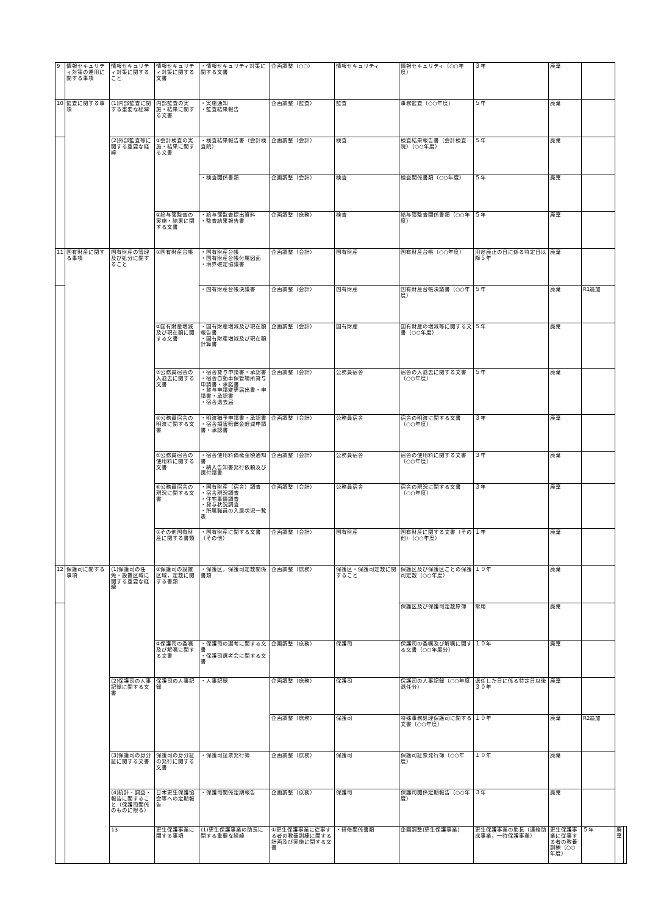| 9 | 情報セキュリティ対策の運用に関する事項 | 情報セキュリティ対策に関すること | 情報セキュリティ対策に関する文書 | ・情報セキュリティ対策に関する文書 | 企画調整（○○） | 情報セキュリティ | 情報セキュリティ（○○年度） | ３年 | 廃棄 | | | |
| 10 | 監査に関する事項 | (1)内部監査に関する重要な経緯 | 内部監査の実施・結果に関する文書 | ・実施通知 ・監査結果報告 | 企画調整（監査） | 監査 | 事務監査（○○年度） | ５年 | 廃棄 | | | |
| | | (2)外部監査等に関する重要な経緯 | ①会計検査の実施・結果に関する文書 | ・検査結果報告書（会計検査院） | 企画調整（会計） | 検査 | 検査結果報告書（会計検査院）（○○年度） | ５年 | 廃棄 | | | |
| | | | | ・検査関係書類 | 企画調整（会計） | 検査 | 検査関係書類（○○年度） | ５年 | 廃棄 | | | |
| | | | ②給与簿監査の実施・結果に関する文書 | ・給与簿監査提出資料 ・監査結果報告書 | 企画調整（庶務） | 検査 | 給与簿監査関係書類（○○年度） | ５年 | 廃棄 | | | |
| 11 | 国有財産に関する事項 | 国有財産の管理及び処分に関すること | ①国有財産台帳 | ・国有財産台帳 ・国有財産台帳付属図面 ・境界確定協議書 | 企画調整（会計） | 国有財産 | 国有財産台帳（○○年度） | 用途廃止の日に係る特定日以降５年 | 廃棄 | | | |
| | | | | ・国有財産台帳決議書 | 企画調整（会計） | 国有財産 | 国有財産台帳決議書（○○年度） | ５年 | 廃棄 | R1追加 | | |
| | | | ②国有財産増減及び現在額に関する文書 | ・国有財産増減及び現在額報告書 ・国有財産増減及び現在額計算書 | 企画調整（会計） | 国有財産 | 国有財産の増減等に関する文書（○○年度） | ５年 | 廃棄 | | | |
| | | | ③公務員宿舎の入退去に関する文書 | ・宿舎貸与申請書・承認書 ・宿舎自動車保管場所貸与申請書・承諾書 ・貸与申請変更届出書・申請書・承認書 ・宿舎退去届 | 企画調整（会計） | 公務員宿舎 | 宿舎の入退去に関する文書（○○年度） | ５年 | 廃棄 | | | |
| | | | ④公務員宿舎の明渡に関する文書 | ・明渡猶予申請書・承認書 ・宿舎損害賠償金軽減申請書・承認書 | 企画調整（会計） | 公務員宿舎 | 宿舎の明渡に関する文書（○○年度） | ３年 | 廃棄 | | | |
| | | | ⑤公務員宿舎の使用料に関する文書 | ・宿舎使用料債権金額通知書 ・納入告知書発行依頼及び還付請書 | 企画調整（会計） | 公務員宿舎 | 宿舎の使用料に関する文書（○○年度） | ３年 | 廃棄 | | | |
| | | | ⑥公務員宿舎の現況に関する文書 | ・国有財産（宿舎）調査 ・宿舎現況調査 ・住宅事情調査 ・貸与状況調査 ・所属職員の入居状況一覧表 | 企画調整（会計） | 公務員宿舎 | 宿舎の現況に関する文書（○○年度） | ３年 | 廃棄 | | | |
| | | | ⑦その他国有財産に関する書類 | ・国有財産に関する文書（その他） | 企画調整（会計） | 国有財産 | 国有財産に関する文書（その他）（○○年度） | １年 | 廃棄 | | | |
| 12 | 保護司に関する事項 | (1)保護司の任免・設置区域に関する重要な経緯 | ①保護司の設置区域，定数に関する書類 | ・保護区，保護司定数関係書類 | 企画調整（庶務） | 保護区・保護司定数に関すること | 保護区及び保護区ごとの保護司定数（○○年度） | １０年 | 廃棄 | | | |
| | | | | | | | 保護区及び保護司定数原簿 | 常用 | 廃棄 | | | |
| | | | ②保護司の委嘱及び解嘱に関する文書 | ・保護司の選考に関する文書 ・保護司選考会に関する文書 | 企画調整（庶務） | 保護司 | 保護司の委嘱及び解嘱に関する文書（○○年度分） | １０年 | 廃棄 | | | |
| | | (2)保護司の人事記録に関する文書 | 保護司の人事記録 | ・人事記録 | 企画調整（庶務） | 保護司 | 保護司の人事記録（○○年度退任分） | 退任した日に係る特定日以後３０年 | 廃棄 | | | |
| | | | | | 企画調整（庶務） | 保護司 | 特殊事務処理保護司に関する文書（○○年度） | １０年 | 廃棄 | R2追加 | | |
| | | (3)保護司の身分証に関する文書 | 保護司の身分証の発行に関する文書 | ・保護司証票発行簿 | 企画調整（庶務） | 保護司 | 保護司証票発行簿（○○年度） | １０年 | 廃棄 | | | |
| | | (4)統計・調査・報告に関すること（保護司関係のものに限る） | 日本更生保護協会等への定期報告 | ・保護司関係定期報告 | 企画調整（庶務） | 保護司 | 保護司関係定期報告（○○年度） | ３年 | 廃棄 | | | |
| | | 13 | 更生保護事業に関する事項 | (1)更生保護事業の助長に関する重要な経緯 | ①更生保護事業に従事する者の教養訓練に関する計画及び実施に関する文書 | ・研修関係書類 | 企画調整(更生保護事業) | 更生保護事業の助長（連絡助成事業，一時保護事業） | 更生保護事業に従事する者の教養訓練（○○年度） | ５年 | 廃棄 | |